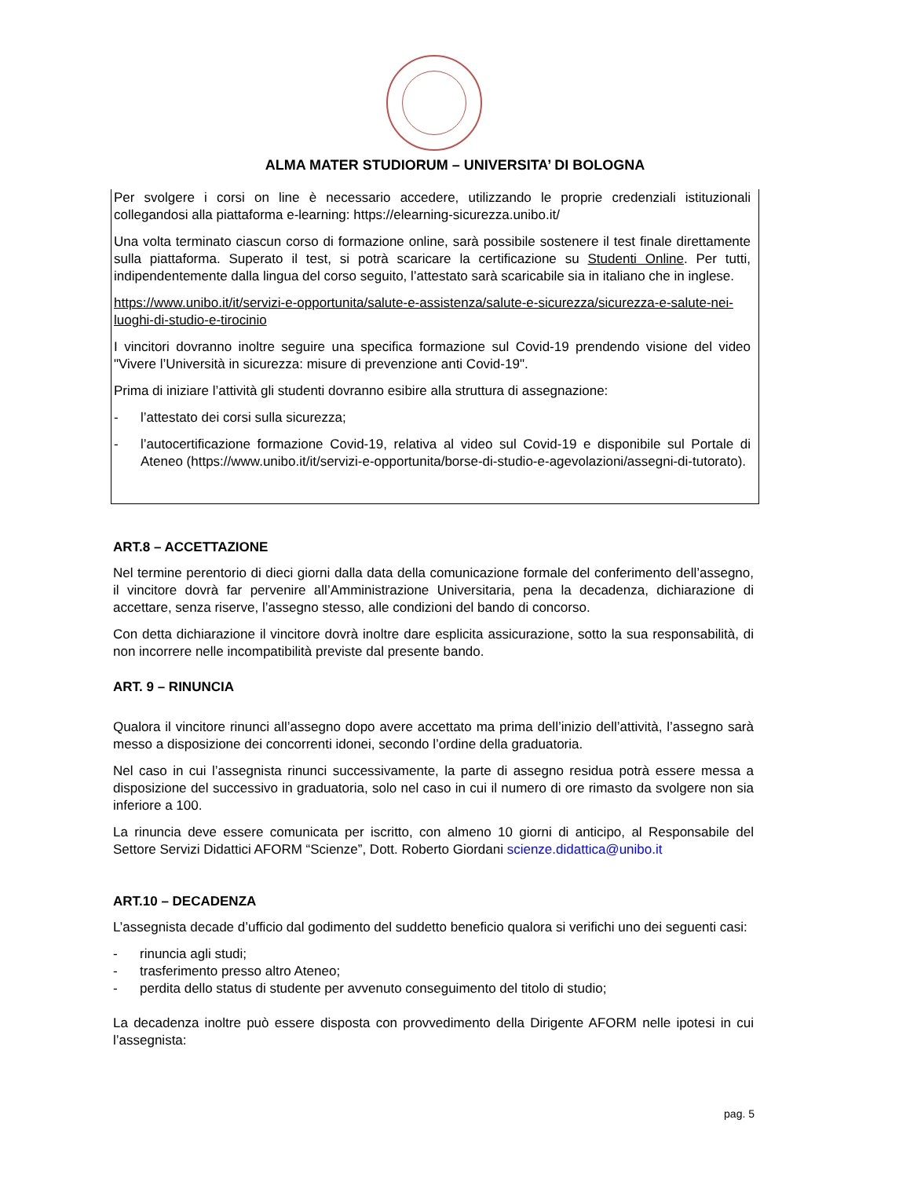ALMA MATER STUDIORUM – UNIVERSITA’ DI BOLOGNA
Per svolgere i corsi on line è necessario accedere, utilizzando le proprie credenziali istituzionali collegandosi alla piattaforma e-learning: https://elearning-sicurezza.unibo.it/
Una volta terminato ciascun corso di formazione online, sarà possibile sostenere il test finale direttamente sulla piattaforma. Superato il test, si potrà scaricare la certificazione su Studenti Online. Per tutti, indipendentemente dalla lingua del corso seguito, l’attestato sarà scaricabile sia in italiano che in inglese.
https://www.unibo.it/it/servizi-e-opportunita/salute-e-assistenza/salute-e-sicurezza/sicurezza-e-salute-nei-luoghi-di-studio-e-tirocinio
I vincitori dovranno inoltre seguire una specifica formazione sul Covid-19 prendendo visione del video "Vivere l’Università in sicurezza: misure di prevenzione anti Covid-19".
Prima di iniziare l’attività gli studenti dovranno esibire alla struttura di assegnazione:
- l’attestato dei corsi sulla sicurezza;
- l’autocertificazione formazione Covid-19, relativa al video sul Covid-19 e disponibile sul Portale di Ateneo (https://www.unibo.it/it/servizi-e-opportunita/borse-di-studio-e-agevolazioni/assegni-di-tutorato).
ART.8 – ACCETTAZIONE
Nel termine perentorio di dieci giorni dalla data della comunicazione formale del conferimento dell’assegno, il vincitore dovrà far pervenire all’Amministrazione Universitaria, pena la decadenza, dichiarazione di accettare, senza riserve, l’assegno stesso, alle condizioni del bando di concorso.
Con detta dichiarazione il vincitore dovrà inoltre dare esplicita assicurazione, sotto la sua responsabilità, di non incorrere nelle incompatibilità previste dal presente bando.
ART. 9 – RINUNCIA
Qualora il vincitore rinunci all’assegno dopo avere accettato ma prima dell’inizio dell’attività, l’assegno sarà messo a disposizione dei concorrenti idonei, secondo l’ordine della graduatoria.
Nel caso in cui l’assegnista rinunci successivamente, la parte di assegno residua potrà essere messa a disposizione del successivo in graduatoria, solo nel caso in cui il numero di ore rimasto da svolgere non sia inferiore a 100.
La rinuncia deve essere comunicata per iscritto, con almeno 10 giorni di anticipo, al Responsabile del Settore Servizi Didattici AFORM “Scienze”, Dott. Roberto Giordani scienze.didattica@unibo.it
ART.10 – DECADENZA
L’assegnista decade d’ufficio dal godimento del suddetto beneficio qualora si verifichi uno dei seguenti casi:
- rinuncia agli studi;
- trasferimento presso altro Ateneo;
- perdita dello status di studente per avvenuto conseguimento del titolo di studio;
La decadenza inoltre può essere disposta con provvedimento della Dirigente AFORM nelle ipotesi in cui l’assegnista:
pag. 5